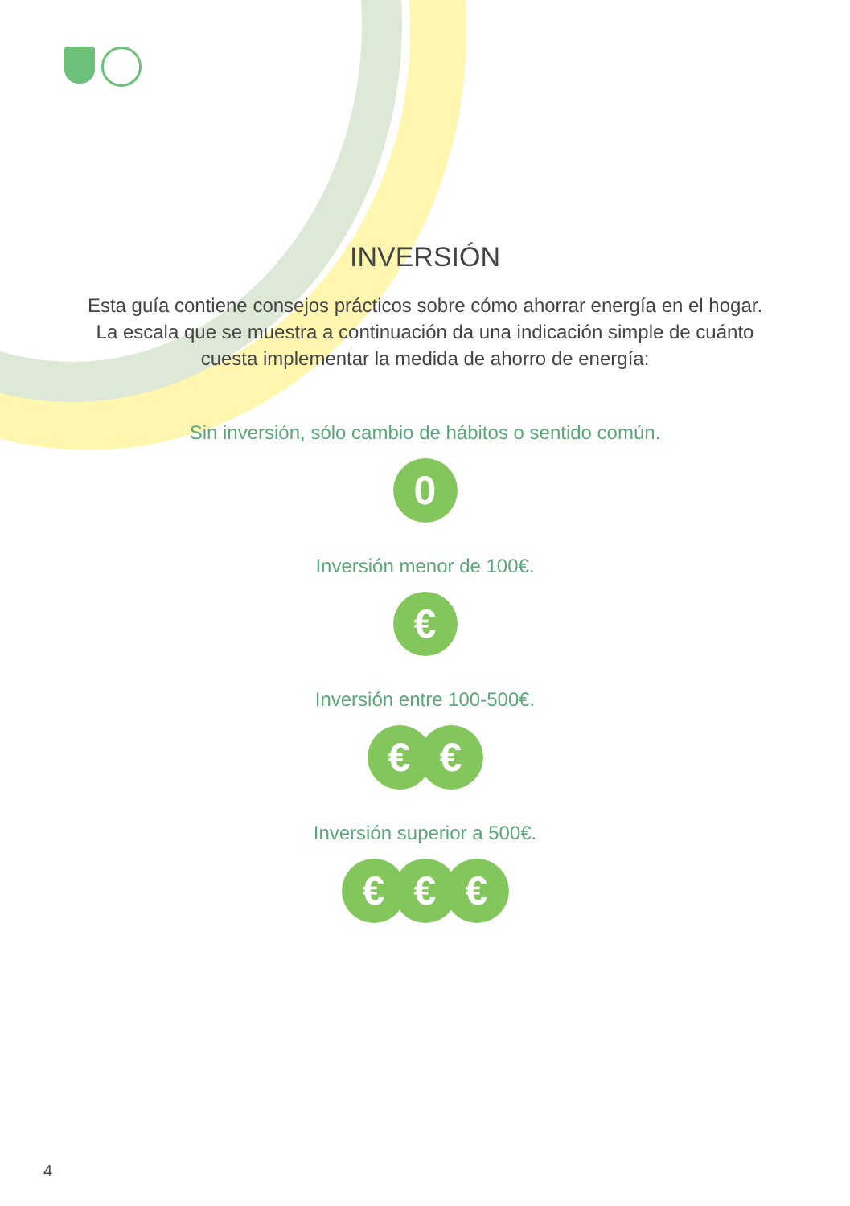INVERSIÓN
Esta guía contiene consejos prácticos sobre cómo ahorrar energía en el hogar. La escala que se muestra a continuación da una indicación simple de cuánto cuesta implementar la medida de ahorro de energía:
Sin inversión, sólo cambio de hábitos o sentido común.
0
Inversión menor de 100€.
€
Inversión entre 100-500€.
€ €
Inversión superior a 500€.
€ € €
4